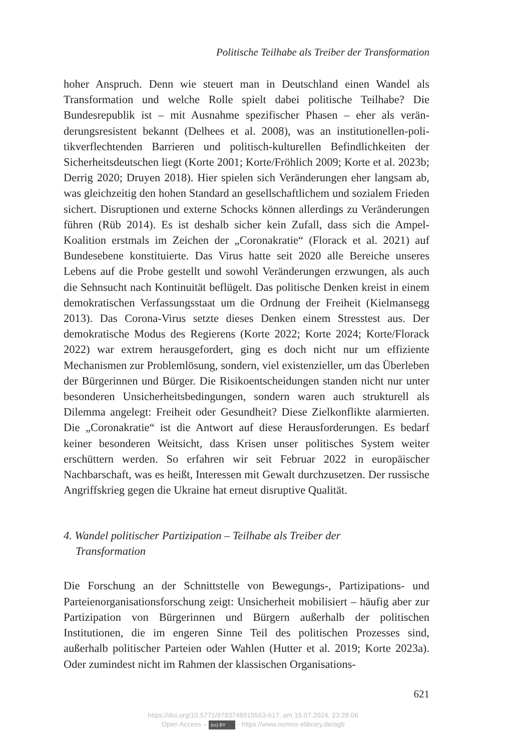Politische Teilhabe als Treiber der Transformation
hoher Anspruch. Denn wie steuert man in Deutschland einen Wandel als Transformation und welche Rolle spielt dabei politische Teilhabe? Die Bundesrepublik ist – mit Ausnahme spezifischer Phasen – eher als verän­derungsresistent bekannt (Delhees et al. 2008), was an institutionellen-poli­tikverflechtenden Barrieren und politisch-kulturellen Befindlichkeiten der Sicherheitsdeutschen liegt (Korte 2001; Korte/Fröhlich 2009; Korte et al. 2023b; Derrig 2020; Druyen 2018). Hier spielen sich Veränderungen eher langsam ab, was gleichzeitig den hohen Standard an gesellschaftlichem und sozialem Frieden sichert. Disruptionen und externe Schocks können allerdings zu Veränderungen führen (Rüb 2014). Es ist deshalb sicher kein Zufall, dass sich die Ampel-Koalition erstmals im Zeichen der „Coronakra­tie“ (Florack et al. 2021) auf Bundesebene konstituierte. Das Virus hatte seit 2020 alle Bereiche unseres Lebens auf die Probe gestellt und sowohl Verän­derungen erzwungen, als auch die Sehnsucht nach Kontinuität beflügelt. Das politische Denken kreist in einem demokratischen Verfassungsstaat um die Ordnung der Freiheit (Kielmansegg 2013). Das Corona-Virus setzte die­ses Denken einem Stresstest aus. Der demokratische Modus des Regierens (Korte 2022; Korte 2024; Korte/Florack 2022) war extrem herausgefordert, ging es doch nicht nur um effiziente Mechanismen zur Problemlösung, sondern, viel existenzieller, um das Überleben der Bürgerinnen und Bürger. Die Risikoentscheidungen standen nicht nur unter besonderen Unsicher­heitsbedingungen, sondern waren auch strukturell als Dilemma angelegt: Freiheit oder Gesundheit? Diese Zielkonflikte alarmierten. Die „Corona­kratie“ ist die Antwort auf diese Herausforderungen. Es bedarf keiner be­sonderen Weitsicht, dass Krisen unser politisches System weiter erschüttern werden. So erfahren wir seit Februar 2022 in europäischer Nachbarschaft, was es heißt, Interessen mit Gewalt durchzusetzen. Der russische Angriffs­krieg gegen die Ukraine hat erneut disruptive Qualität.
4. Wandel politischer Partizipation – Teilhabe als Treiber der
Transformation
Die Forschung an der Schnittstelle von Bewegungs-, Partizipations- und Parteienorganisationsforschung zeigt: Unsicherheit mobilisiert – häufig aber zur Partizipation von Bürgerinnen und Bürgern außerhalb der poli­tischen Institutionen, die im engeren Sinne Teil des politischen Prozesses sind, außerhalb politischer Parteien oder Wahlen (Hutter et al. 2019; Korte 2023a). Oder zumindest nicht im Rahmen der klassischen Organisations-
621
https://doi.org/10.5771/9783748915553-617, am 15.07.2024, 23:28:06
Open Access – (cc) BY - https://www.nomos-elibrary.de/agb